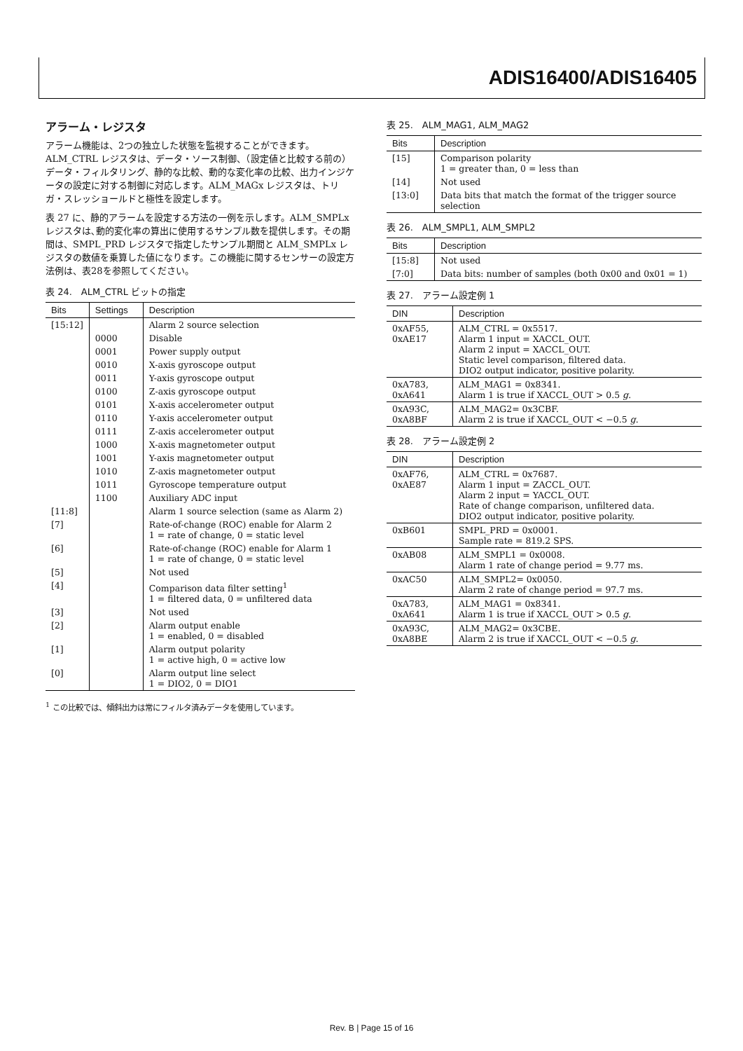ADIS16400/ADIS16405
アラーム・レジスタ
アラーム機能は、2つの独立した状態を監視することができます。ALM_CTRL レジスタは、データ・ソース制御、（設定値と比較する前の）データ・フィルタリング、静的な比較、動的な変化率の比較、出力インジケータの設定に対する制御に対応します。ALM_MAGx レジスタは、トリガ・スレッショールドと極性を設定します。
表 27 に、静的アラームを設定する方法の一例を示します。ALM_SMPLx レジスタは､動的変化率の算出に使用するサンプル数を提供します。その期間は、SMPL_PRD レジスタで指定したサンプル期間と ALM_SMPLx レジスタの数値を乗算した値になります。この機能に関するセンサーの設定方法例は、表28を参照してください。
表 24.　ALM_CTRL ビットの指定
| Bits | Settings | Description |
| --- | --- | --- |
| [15:12] | | Alarm 2 source selection |
| | 0000 | Disable |
| | 0001 | Power supply output |
| | 0010 | X-axis gyroscope output |
| | 0011 | Y-axis gyroscope output |
| | 0100 | Z-axis gyroscope output |
| | 0101 | X-axis accelerometer output |
| | 0110 | Y-axis accelerometer output |
| | 0111 | Z-axis accelerometer output |
| | 1000 | X-axis magnetometer output |
| | 1001 | Y-axis magnetometer output |
| | 1010 | Z-axis magnetometer output |
| | 1011 | Gyroscope temperature output |
| | 1100 | Auxiliary ADC input |
| [11:8] | | Alarm 1 source selection (same as Alarm 2) |
| [7] | | Rate-of-change (ROC) enable for Alarm 2 1 = rate of change, 0 = static level |
| [6] | | Rate-of-change (ROC) enable for Alarm 1 1 = rate of change, 0 = static level |
| [5] | | Not used |
| [4] | | Comparison data filter setting<sup>1</sup> 1 = filtered data, 0 = unfiltered data |
| [3] | | Not used |
| [2] | | Alarm output enable 1 = enabled, 0 = disabled |
| [1] | | Alarm output polarity 1 = active high, 0 = active low |
| [0] | | Alarm output line select 1 = DIO2, 0 = DIO1 |
<sup>1</sup> この比較では、傾斜出力は常にフィルタ済みデータを使用しています。
表 25.　ALM_MAG1, ALM_MAG2
| Bits | Description |
| --- | --- |
| [15] | Comparison polarity 1 = greater than, 0 = less than |
| [14] | Not used |
| [13:0] | Data bits that match the format of the trigger source selection |
表 26.　ALM_SMPL1, ALM_SMPL2
| Bits | Description |
| --- | --- |
| [15:8] | Not used |
| [7:0] | Data bits: number of samples (both 0x00 and 0x01 = 1) |
表 27.　アラーム設定例 1
| DIN | Description |
| --- | --- |
| 0xAF55, 0xAE17 | ALM_CTRL = 0x5517. Alarm 1 input = XACCL_OUT. Alarm 2 input = XACCL_OUT. Static level comparison, filtered data. DIO2 output indicator, positive polarity. |
| 0xA783, 0xA641 | ALM_MAG1 = 0x8341. Alarm 1 is true if XACCL_OUT > 0.5 g . |
| 0xA93C, 0xA8BF | ALM_MAG2= 0x3CBF. Alarm 2 is true if XACCL_OUT < −0.5 g . |
表 28.　アラーム設定例 2
| DIN | Description |
| --- | --- |
| 0xAF76, 0xAE87 | ALM_CTRL = 0x7687. Alarm 1 input = ZACCL_OUT. Alarm 2 input = YACCL_OUT. Rate of change comparison, unfiltered data. DIO2 output indicator, positive polarity. |
| 0xB601 | SMPL_PRD = 0x0001. Sample rate = 819.2 SPS. |
| 0xAB08 | ALM_SMPL1 = 0x0008. Alarm 1 rate of change period = 9.77 ms. |
| 0xAC50 | ALM_SMPL2= 0x0050. Alarm 2 rate of change period = 97.7 ms. |
| 0xA783, 0xA641 | ALM_MAG1 = 0x8341. Alarm 1 is true if XACCL_OUT > 0.5 g . |
| 0xA93C, 0xA8BE | ALM_MAG2= 0x3CBE. Alarm 2 is true if XACCL_OUT < −0.5 g . |
Rev. B | Page 15 of 16